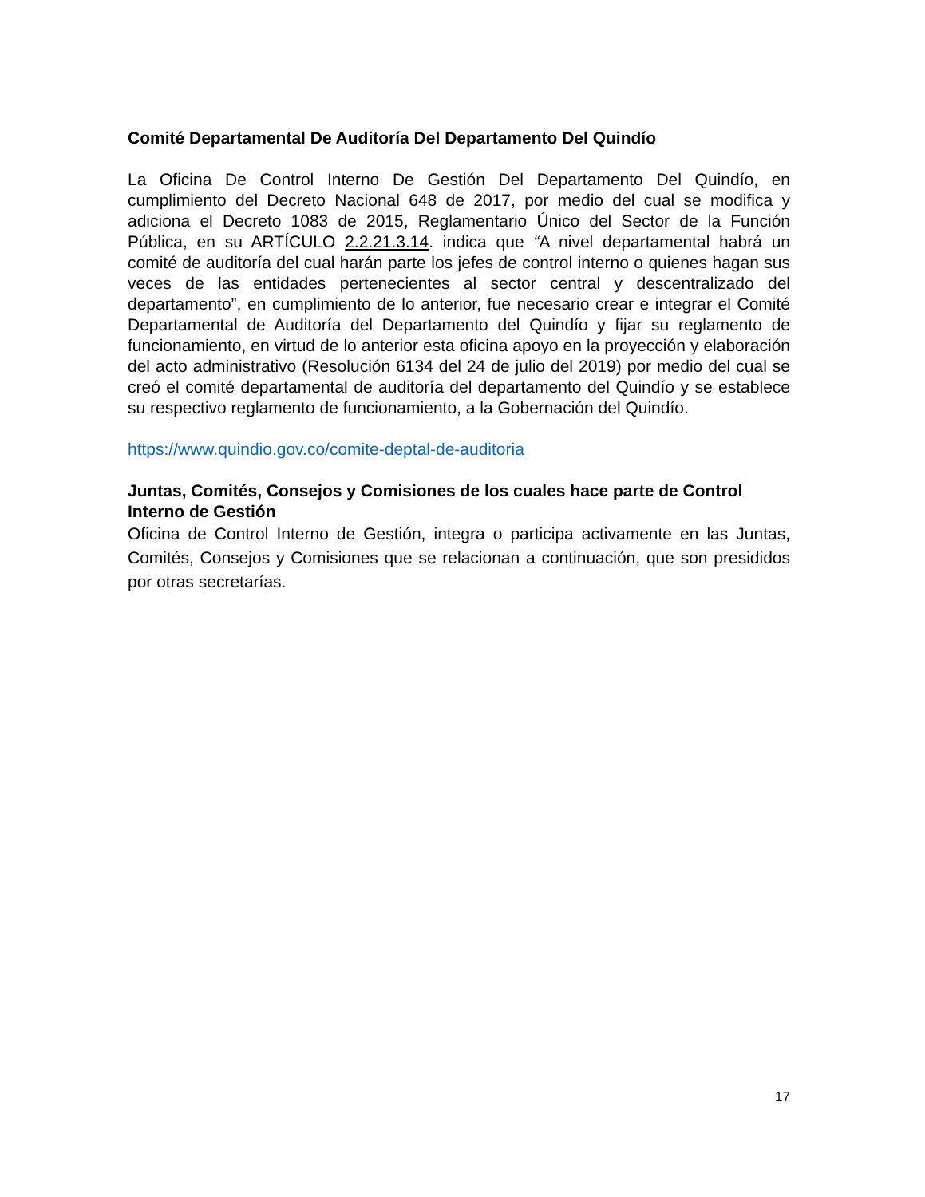Comité Departamental De Auditoría Del Departamento Del Quindío
La Oficina De Control Interno De Gestión Del Departamento Del Quindío, en cumplimiento del Decreto Nacional 648 de 2017, por medio del cual se modifica y adiciona el Decreto 1083 de 2015, Reglamentario Único del Sector de la Función Pública, en su ARTÍCULO 2.2.21.3.14. indica que “A nivel departamental habrá un comité de auditoría del cual harán parte los jefes de control interno o quienes hagan sus veces de las entidades pertenecientes al sector central y descentralizado del departamento”, en cumplimiento de lo anterior, fue necesario crear e integrar el Comité Departamental de Auditoría del Departamento del Quindío y fijar su reglamento de funcionamiento, en virtud de lo anterior esta oficina apoyo en la proyección y elaboración del acto administrativo (Resolución 6134 del 24 de julio del 2019) por medio del cual se creó el comité departamental de auditoría del departamento del Quindío y se establece su respectivo reglamento de funcionamiento, a la Gobernación del Quindío.
https://www.quindio.gov.co/comite-deptal-de-auditoria
Juntas, Comités, Consejos y Comisiones de los cuales hace parte de Control Interno de Gestión
Oficina de Control Interno de Gestión, integra o participa activamente en las Juntas, Comités, Consejos y Comisiones que se relacionan a continuación, que son presididos por otras secretarías.
17